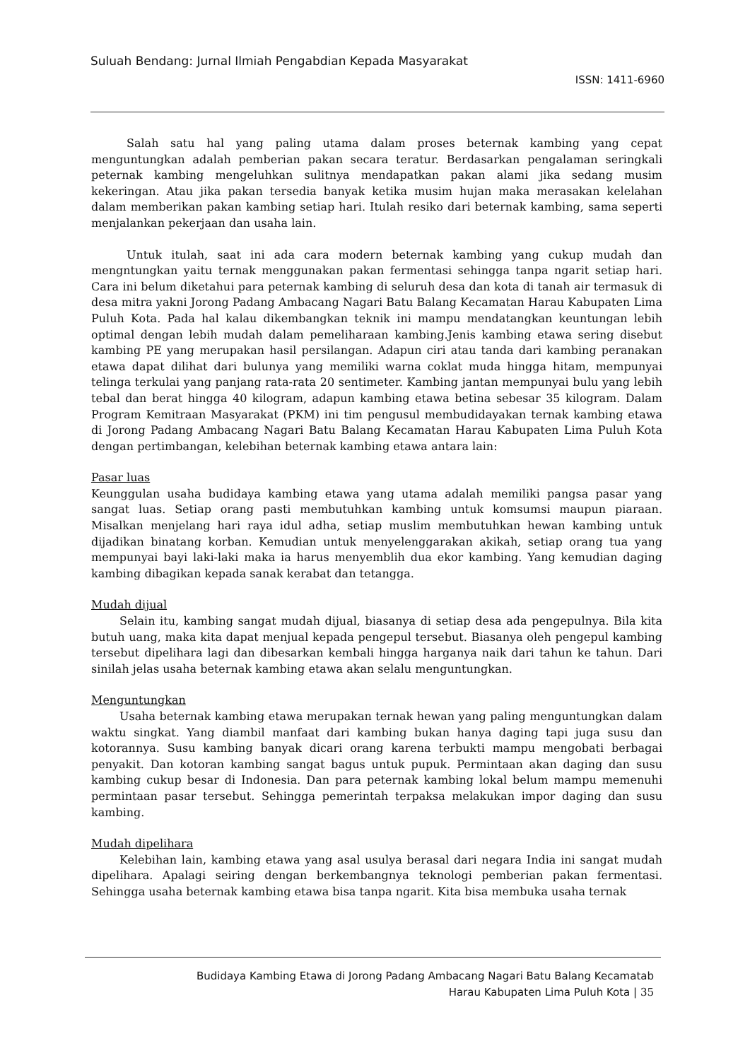Suluah Bendang: Jurnal Ilmiah Pengabdian Kepada Masyarakat
ISSN: 1411-6960
Salah satu hal yang paling utama dalam proses beternak kambing yang cepat menguntungkan adalah pemberian pakan secara teratur. Berdasarkan pengalaman seringkali peternak kambing mengeluhkan sulitnya mendapatkan pakan alami jika sedang musim kekeringan. Atau jika pakan tersedia banyak ketika musim hujan maka merasakan kelelahan dalam memberikan pakan kambing setiap hari. Itulah resiko dari beternak kambing, sama seperti menjalankan pekerjaan dan usaha lain.
Untuk itulah, saat ini ada cara modern beternak kambing yang cukup mudah dan mengntungkan yaitu ternak menggunakan pakan fermentasi sehingga tanpa ngarit setiap hari. Cara ini belum diketahui para peternak kambing di seluruh desa dan kota di tanah air termasuk di desa mitra yakni Jorong Padang Ambacang Nagari Batu Balang Kecamatan Harau Kabupaten Lima Puluh Kota. Pada hal kalau dikembangkan teknik ini mampu mendatangkan keuntungan lebih optimal dengan lebih mudah dalam pemeliharaan kambing.Jenis kambing etawa sering disebut kambing PE yang merupakan hasil persilangan. Adapun ciri atau tanda dari kambing peranakan etawa dapat dilihat dari bulunya yang memiliki warna coklat muda hingga hitam, mempunyai telinga terkulai yang panjang rata-rata 20 sentimeter. Kambing jantan mempunyai bulu yang lebih tebal dan berat hingga 40 kilogram, adapun kambing etawa betina sebesar 35 kilogram. Dalam Program Kemitraan Masyarakat (PKM) ini tim pengusul membudidayakan ternak kambing etawa di Jorong Padang Ambacang Nagari Batu Balang Kecamatan Harau Kabupaten Lima Puluh Kota dengan pertimbangan, kelebihan beternak kambing etawa antara lain:
Pasar luas
Keunggulan usaha budidaya kambing etawa yang utama adalah memiliki pangsa pasar yang sangat luas. Setiap orang pasti membutuhkan kambing untuk komsumsi maupun piaraan. Misalkan menjelang hari raya idul adha, setiap muslim membutuhkan hewan kambing untuk dijadikan binatang korban. Kemudian untuk menyelenggarakan akikah, setiap orang tua yang mempunyai bayi laki-laki maka ia harus menyemblih dua ekor kambing. Yang kemudian daging kambing dibagikan kepada sanak kerabat dan tetangga.
Mudah dijual
Selain itu, kambing sangat mudah dijual, biasanya di setiap desa ada pengepulnya. Bila kita butuh uang, maka kita dapat menjual kepada pengepul tersebut. Biasanya oleh pengepul kambing tersebut dipelihara lagi dan dibesarkan kembali hingga harganya naik dari tahun ke tahun. Dari sinilah jelas usaha beternak kambing etawa akan selalu menguntungkan.
Menguntungkan
Usaha beternak kambing etawa merupakan ternak hewan yang paling menguntungkan dalam waktu singkat. Yang diambil manfaat dari kambing bukan hanya daging tapi juga susu dan kotorannya. Susu kambing banyak dicari orang karena terbukti mampu mengobati berbagai penyakit. Dan kotoran kambing sangat bagus untuk pupuk. Permintaan akan daging dan susu kambing cukup besar di Indonesia. Dan para peternak kambing lokal belum mampu memenuhi permintaan pasar tersebut. Sehingga pemerintah terpaksa melakukan impor daging dan susu kambing.
Mudah dipelihara
Kelebihan lain, kambing etawa yang asal usulya berasal dari negara India ini sangat mudah dipelihara. Apalagi seiring dengan berkembangnya teknologi pemberian pakan fermentasi. Sehingga usaha beternak kambing etawa bisa tanpa ngarit. Kita bisa membuka usaha ternak
Budidaya Kambing Etawa di Jorong Padang Ambacang Nagari Batu Balang Kecamatab
Harau Kabupaten Lima Puluh Kota | 35